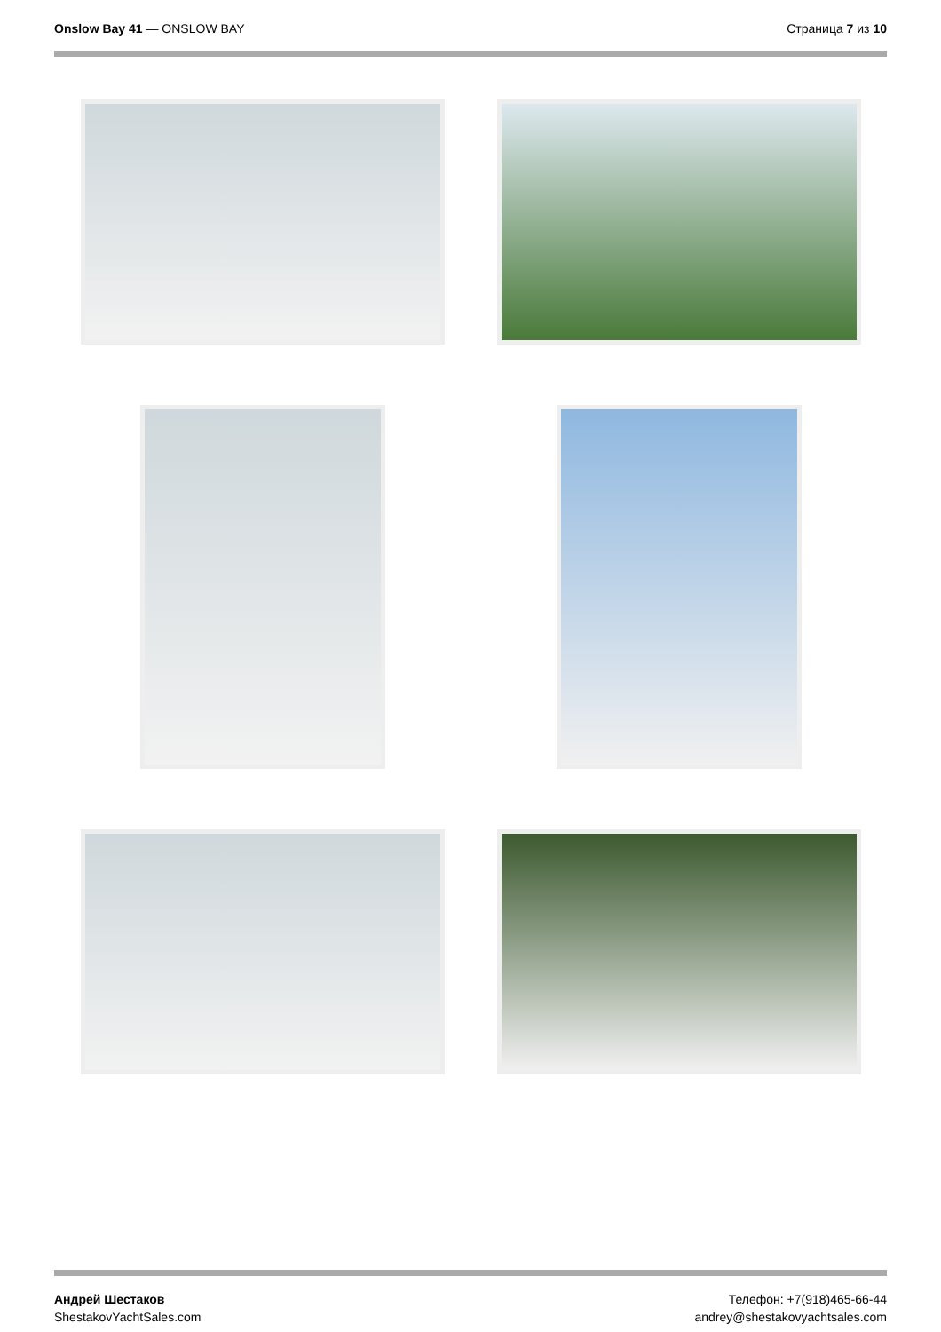Onslow Bay 41 — ONSLOW BAY Страница 7 из 10
Андрей Шестаков
ShestakovYachtSales.com
Телефон: +7(918)465-66-44
andrey@shestakovyachtsales.com